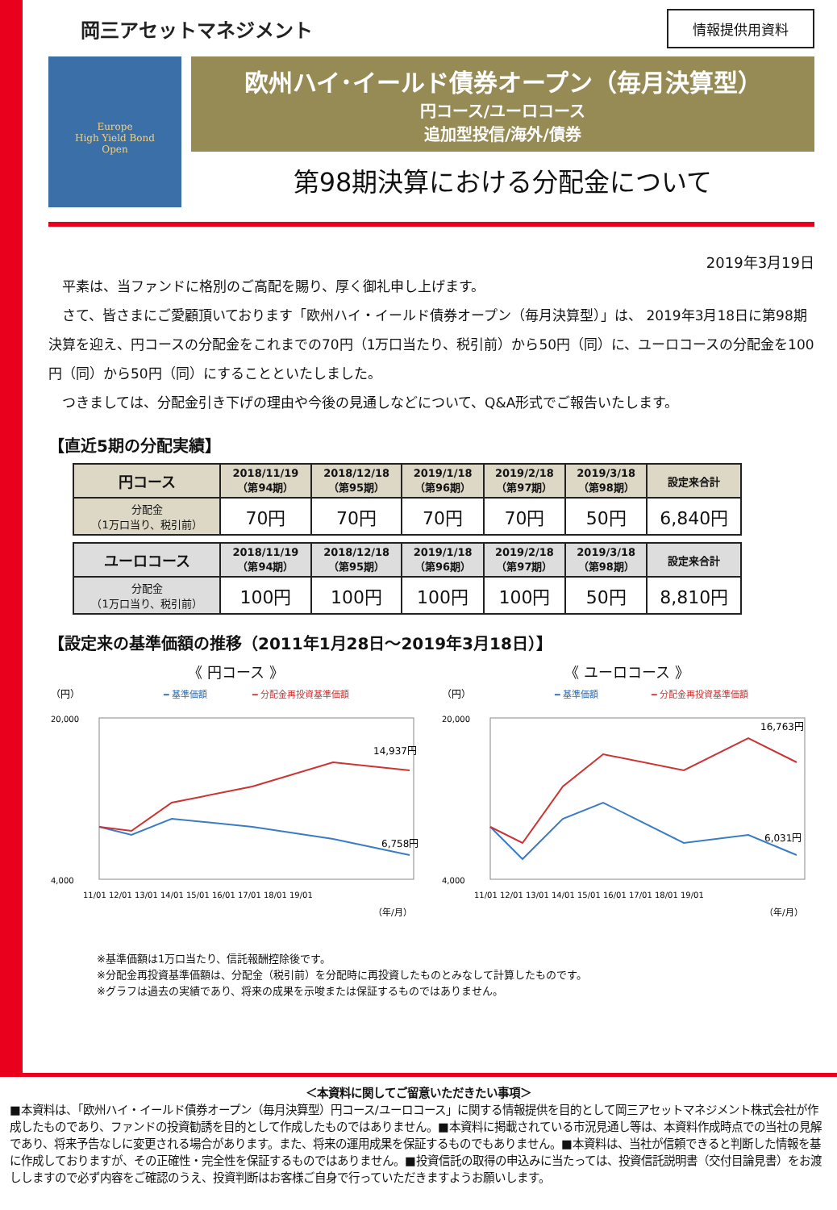岡三アセットマネジメント
情報提供用資料
Europe
High Yield Bond
Open
欧州ハイ･イールド債券オープン（毎月決算型）
円コース/ユーロコース
追加型投信/海外/債券
第98期決算における分配金について
2019年3月19日
　平素は、当ファンドに格別のご高配を賜り、厚く御礼申し上げます。
　さて、皆さまにご愛顧頂いております「欧州ハイ・イールド債券オープン（毎月決算型）」は、 2019年3月18日に第98期決算を迎え、円コースの分配金をこれまでの70円（1万口当たり、税引前）から50円（同）に、ユーロコースの分配金を100円（同）から50円（同）にすることといたしました。
　つきましては、分配金引き下げの理由や今後の見通しなどについて、Q&A形式でご報告いたします。
【直近5期の分配実績】
| 円コース | 2018/11/19 （第94期） | 2018/12/18 （第95期） | 2019/1/18 （第96期） | 2019/2/18 （第97期） | 2019/3/18 （第98期） | 設定来合計 |
| --- | --- | --- | --- | --- | --- | --- |
| 分配金 （1万口当り、税引前） | 70円 | 70円 | 70円 | 70円 | 50円 | 6,840円 |
| ユーロコース | 2018/11/19 （第94期） | 2018/12/18 （第95期） | 2019/1/18 （第96期） | 2019/2/18 （第97期） | 2019/3/18 （第98期） | 設定来合計 |
| --- | --- | --- | --- | --- | --- | --- |
| 分配金 （1万口当り、税引前） | 100円 | 100円 | 100円 | 100円 | 50円 | 8,810円 |
【設定来の基準価額の推移（2011年1月28日～2019年3月18日）】
《 円コース 》
（円）
━ 基準価額
━ 分配金再投資基準価額
20,000
4,000
14,937円
6,758円
11/01 12/01 13/01 14/01 15/01 16/01 17/01 18/01 19/01
（年/月）
《 ユーロコース 》
（円）
━ 基準価額
━ 分配金再投資基準価額
20,000
4,000
16,763円
6,031円
11/01 12/01 13/01 14/01 15/01 16/01 17/01 18/01 19/01
（年/月）
※基準価額は1万口当たり、信託報酬控除後です。
※分配金再投資基準価額は、分配金（税引前）を分配時に再投資したものとみなして計算したものです。
※グラフは過去の実績であり、将来の成果を示唆または保証するものではありません。
＜本資料に関してご留意いただきたい事項＞
■本資料は、「欧州ハイ・イールド債券オープン（毎月決算型）円コース/ユーロコース」に関する情報提供を目的として岡三アセットマネジメント株式会社が作成したものであり、ファンドの投資勧誘を目的として作成したものではありません。■本資料に掲載されている市況見通し等は、本資料作成時点での当社の見解であり、将来予告なしに変更される場合があります。また、将来の運用成果を保証するものでもありません。■本資料は、当社が信頼できると判断した情報を基に作成しておりますが、その正確性・完全性を保証するものではありません。■投資信託の取得の申込みに当たっては、投資信託説明書（交付目論見書）をお渡ししますので必ず内容をご確認のうえ、投資判断はお客様ご自身で行っていただきますようお願いします。